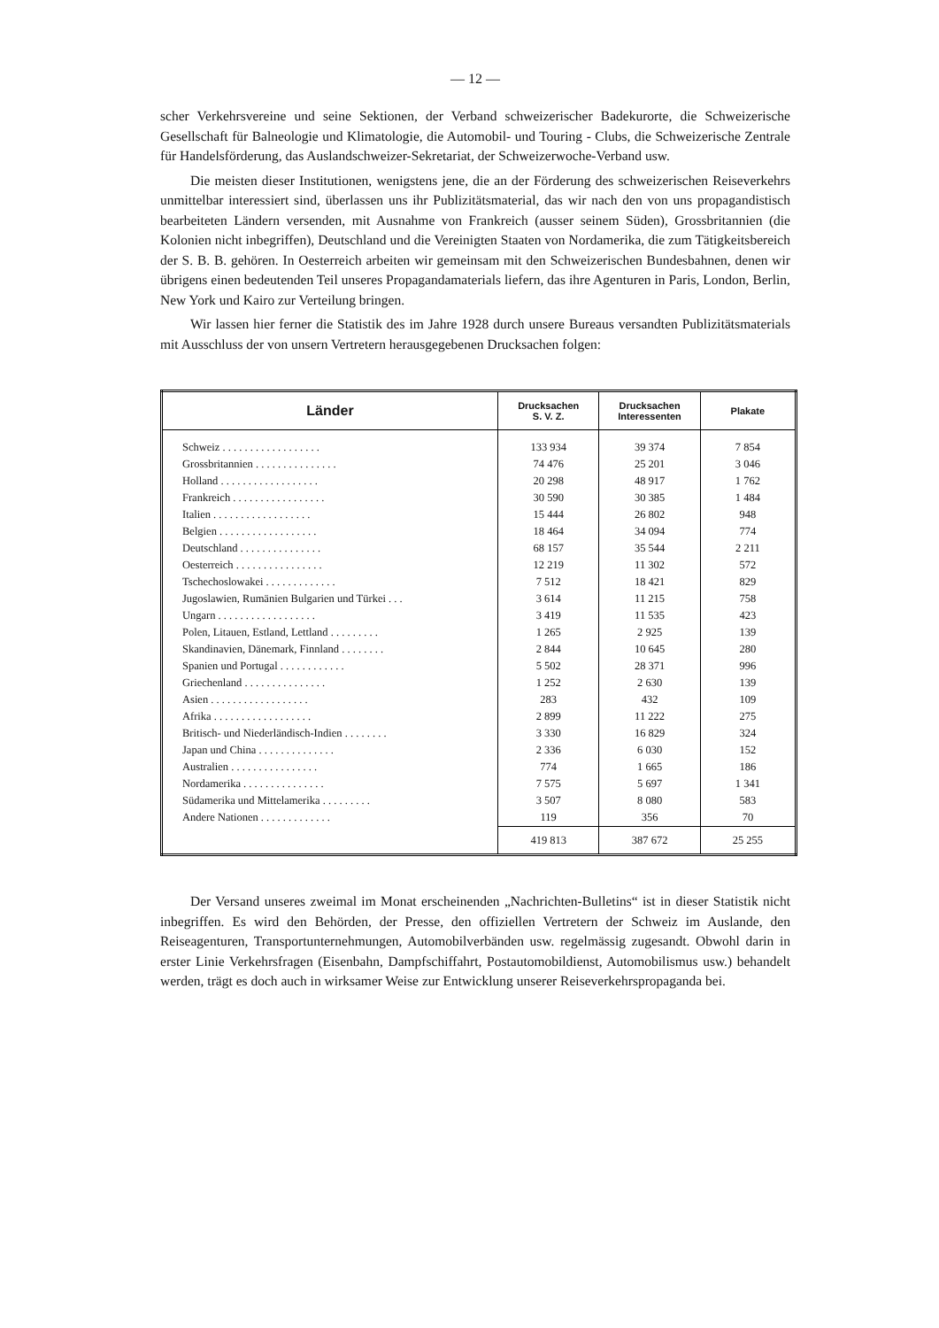— 12 —
scher Verkehrsvereine und seine Sektionen, der Verband schweizerischer Badekurorte, die Schweizerische Gesellschaft für Balneologie und Klimatologie, die Automobil- und Touring - Clubs, die Schweizerische Zentrale für Handelsförderung, das Auslandschweizer-Sekretariat, der Schweizerwoche-Verband usw.
Die meisten dieser Institutionen, wenigstens jene, die an der Förderung des schweizerischen Reiseverkehrs unmittelbar interessiert sind, überlassen uns ihr Publizitätsmaterial, das wir nach den von uns propagandistisch bearbeiteten Ländern versenden, mit Ausnahme von Frankreich (ausser seinem Süden), Grossbritannien (die Kolonien nicht inbegriffen), Deutschland und die Vereinigten Staaten von Nordamerika, die zum Tätigkeitsbereich der S. B. B. gehören. In Oesterreich arbeiten wir gemeinsam mit den Schweizerischen Bundesbahnen, denen wir übrigens einen bedeutenden Teil unseres Propagandamaterials liefern, das ihre Agenturen in Paris, London, Berlin, New York und Kairo zur Verteilung bringen.
Wir lassen hier ferner die Statistik des im Jahre 1928 durch unsere Bureaus versandten Publizitätsmaterials mit Ausschluss der von unsern Vertretern herausgegebenen Drucksachen folgen:
| Länder | Drucksachen S. V. Z. | Drucksachen Interessenten | Plakate |
| --- | --- | --- | --- |
| Schweiz . . . . . . . . . . . . . . . . . . | 133 934 | 39 374 | 7 854 |
| Grossbritannien . . . . . . . . . . . . . . . | 74 476 | 25 201 | 3 046 |
| Holland . . . . . . . . . . . . . . . . . . | 20 298 | 48 917 | 1 762 |
| Frankreich . . . . . . . . . . . . . . . . . | 30 590 | 30 385 | 1 484 |
| Italien . . . . . . . . . . . . . . . . . . | 15 444 | 26 802 | 948 |
| Belgien . . . . . . . . . . . . . . . . . . | 18 464 | 34 094 | 774 |
| Deutschland . . . . . . . . . . . . . . . | 68 157 | 35 544 | 2 211 |
| Oesterreich . . . . . . . . . . . . . . . . | 12 219 | 11 302 | 572 |
| Tschechoslowakei . . . . . . . . . . . . . | 7 512 | 18 421 | 829 |
| Jugoslawien, Rumänien Bulgarien und Türkei . . . | 3 614 | 11 215 | 758 |
| Ungarn . . . . . . . . . . . . . . . . . . | 3 419 | 11 535 | 423 |
| Polen, Litauen, Estland, Lettland . . . . . . . . . | 1 265 | 2 925 | 139 |
| Skandinavien, Dänemark, Finnland . . . . . . . . | 2 844 | 10 645 | 280 |
| Spanien und Portugal . . . . . . . . . . . . | 5 502 | 28 371 | 996 |
| Griechenland . . . . . . . . . . . . . . . | 1 252 | 2 630 | 139 |
| Asien . . . . . . . . . . . . . . . . . . | 283 | 432 | 109 |
| Afrika . . . . . . . . . . . . . . . . . . | 2 899 | 11 222 | 275 |
| Britisch- und Niederländisch-Indien . . . . . . . . | 3 330 | 16 829 | 324 |
| Japan und China . . . . . . . . . . . . . . | 2 336 | 6 030 | 152 |
| Australien . . . . . . . . . . . . . . . . | 774 | 1 665 | 186 |
| Nordamerika . . . . . . . . . . . . . . . | 7 575 | 5 697 | 1 341 |
| Südamerika und Mittelamerika . . . . . . . . . | 3 507 | 8 080 | 583 |
| Andere Nationen . . . . . . . . . . . . . | 119 | 356 | 70 |
| | 419 813 | 387 672 | 25 255 |
Der Versand unseres zweimal im Monat erscheinenden „Nachrichten-Bulletins“ ist in dieser Statistik nicht inbegriffen. Es wird den Behörden, der Presse, den offiziellen Vertretern der Schweiz im Auslande, den Reiseagenturen, Transportunternehmungen, Automobilverbänden usw. regelmässig zugesandt. Obwohl darin in erster Linie Verkehrsfragen (Eisenbahn, Dampfschiffahrt, Postautomobildienst, Automobilismus usw.) behandelt werden, trägt es doch auch in wirksamer Weise zur Entwicklung unserer Reiseverkehrspropaganda bei.